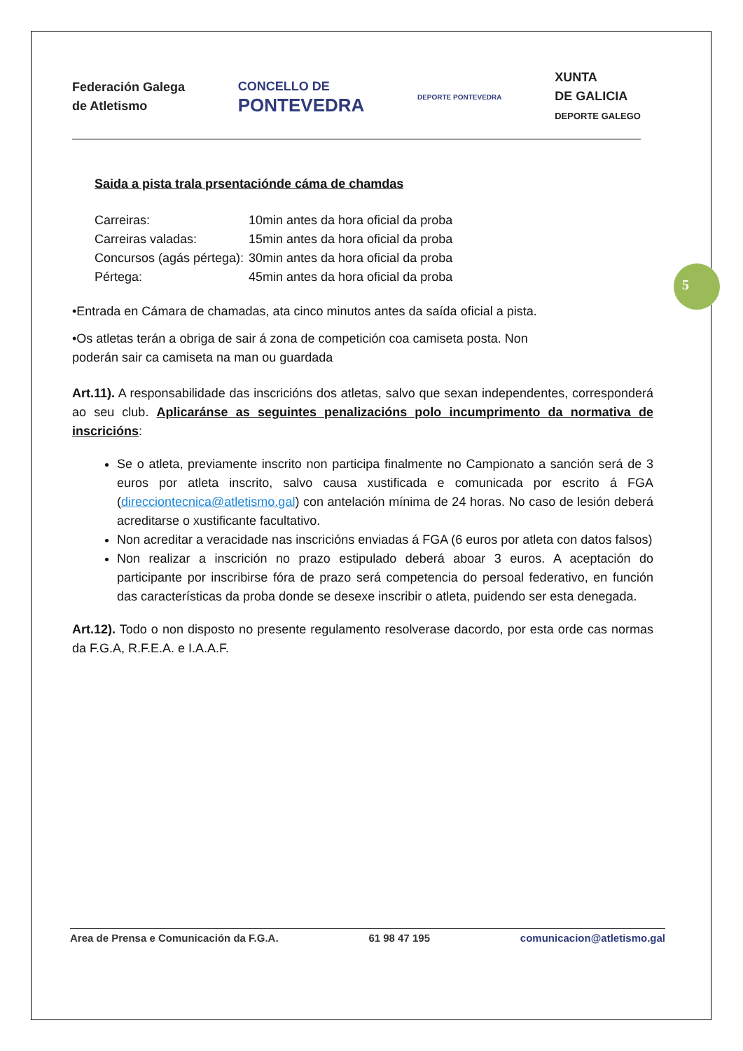Federación Galega
de Atletismo
CONCELLO DE
PONTEVEDRA
DEPORTE PONTEVEDRA
XUNTA
DE GALICIA
DEPORTE GALEGO
Saida a pista trala prsentaciónde cáma de chamdas
Carreiras: 10min antes da hora oficial da proba
Carreiras valadas: 15min antes da hora oficial da proba
Concursos (agás pértega): 30min antes da hora oficial da proba
Pértega: 45min antes da hora oficial da proba
•Entrada en Cámara de chamadas, ata cinco minutos antes da saída oficial a pista.
•Os atletas terán a obriga de sair á zona de competición coa camiseta posta. Non
poderán sair ca camiseta na man ou guardada
Art.11). A responsabilidade das inscricións dos atletas, salvo que sexan independentes, corresponderá ao seu club. Aplicaránse as seguintes penalizacións polo incumprimento da normativa de inscricións:
Se o atleta, previamente inscrito non participa finalmente no Campionato a sanción será de 3 euros por atleta inscrito, salvo causa xustificada e comunicada por escrito á FGA (direcciontecnica@atletismo.gal) con antelación mínima de 24 horas. No caso de lesión deberá acreditarse o xustificante facultativo.
Non acreditar a veracidade nas inscricións enviadas á FGA (6 euros por atleta con datos falsos)
Non realizar a inscrición no prazo estipulado deberá aboar 3 euros. A aceptación do participante por inscribirse fóra de prazo será competencia do persoal federativo, en función das características da proba donde se desexe inscribir o atleta, puidendo ser esta denegada.
Art.12). Todo o non disposto no presente regulamento resolverase dacordo, por esta orde cas normas da F.G.A, R.F.E.A. e I.A.A.F.
5
Area de Prensa e Comunicación da F.G.A. 61 98 47 195 comunicacion@atletismo.gal